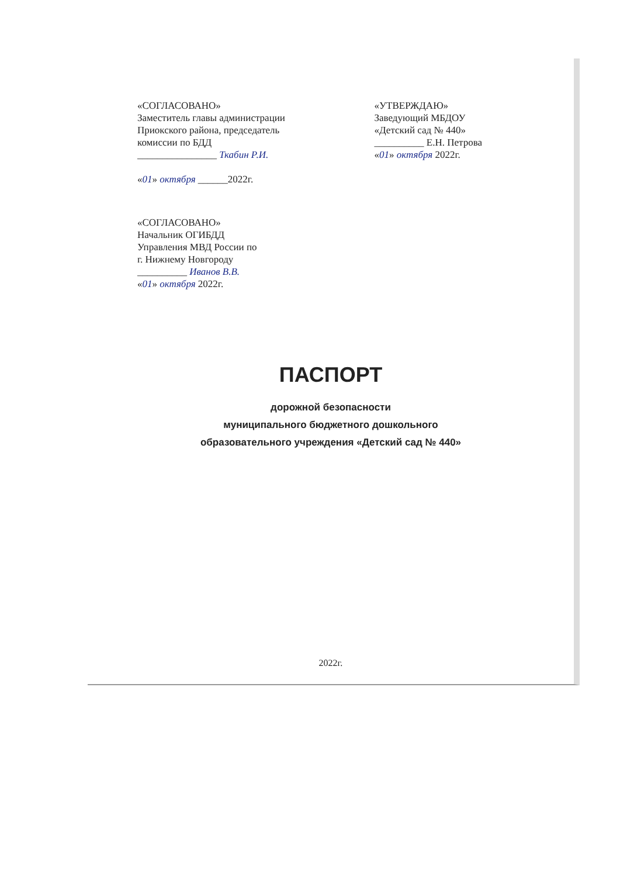«СОГЛАСОВАНО»
Заместитель главы администрации
Приокского района, председатель
комиссии по БДД
________________ Ткабин Р.И.
«01» октября ______2022г.
«УТВЕРЖДАЮ»
Заведующий МБДОУ
«Детский сад № 440»
__________ Е.Н. Петрова
«01» октября 2022г.
«СОГЛАСОВАНО»
Начальник ОГИБДД
Управления МВД России по
г. Нижнему Новгороду
__________ Иванов В.В.
«01» октября 2022г.
ПАСПОРТ
дорожной безопасности
муниципального бюджетного дошкольного
образовательного учреждения «Детский сад № 440»
2022г.